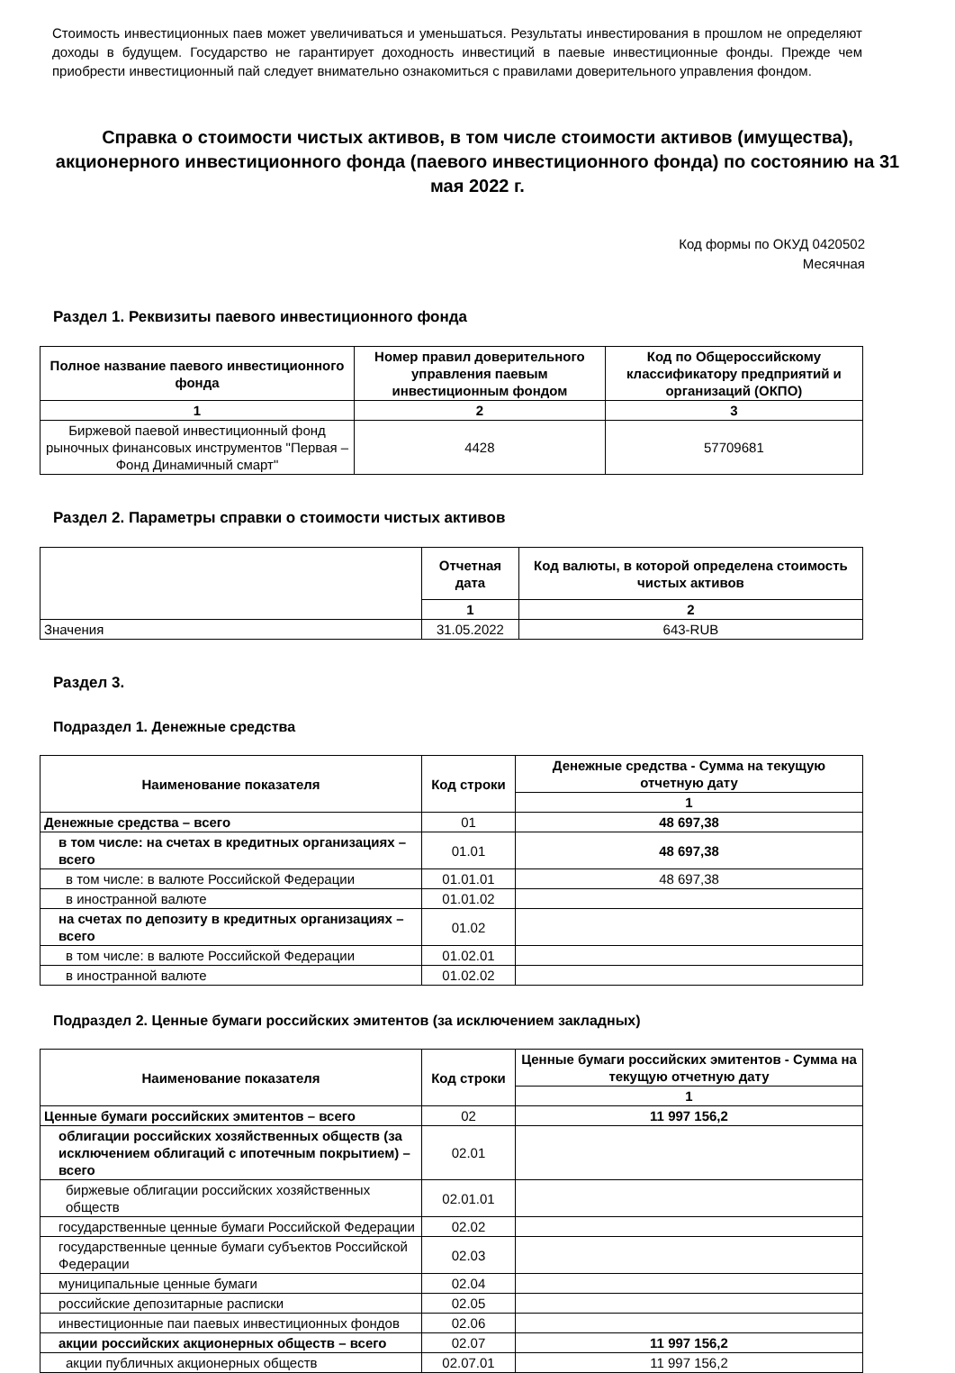Стоимость инвестиционных паев может увеличиваться и уменьшаться. Результаты инвестирования в прошлом не определяют доходы в будущем. Государство не гарантирует доходность инвестиций в паевые инвестиционные фонды. Прежде чем приобрести инвестиционный пай следует внимательно ознакомиться с правилами доверительного управления фондом.
Справка о стоимости чистых активов, в том числе стоимости активов (имущества), акционерного инвестиционного фонда (паевого инвестиционного фонда) по состоянию на 31 мая 2022 г.
Код формы по ОКУД 0420502
Месячная
Раздел 1. Реквизиты паевого инвестиционного фонда
| Полное название паевого инвестиционного фонда | Номер правил доверительного управления паевым инвестиционным фондом | Код по Общероссийскому классификатору предприятий и организаций (ОКПО) |
| --- | --- | --- |
| 1 | 2 | 3 |
| Биржевой паевой инвестиционный фонд рыночных финансовых инструментов "Первая – Фонд Динамичный смарт" | 4428 | 57709681 |
Раздел 2. Параметры справки о стоимости чистых активов
| | Отчетная дата | Код валюты, в которой определена стоимость чистых активов |
| | 1 | 2 |
| Значения | 31.05.2022 | 643-RUB |
Раздел 3.
Подраздел 1. Денежные средства
| Наименование показателя | Код строки | Денежные средства - Сумма на текущую отчетную дату |
| --- | --- | --- |
| | | 1 |
| Денежные средства – всего | 01 | 48 697,38 |
| в том числе: на счетах в кредитных организациях – всего | 01.01 | 48 697,38 |
| в том числе: в валюте Российской Федерации | 01.01.01 | 48 697,38 |
| в иностранной валюте | 01.01.02 | |
| на счетах по депозиту в кредитных организациях – всего | 01.02 | |
| в том числе: в валюте Российской Федерации | 01.02.01 | |
| в иностранной валюте | 01.02.02 | |
Подраздел 2. Ценные бумаги российских эмитентов (за исключением закладных)
| Наименование показателя | Код строки | Ценные бумаги российских эмитентов - Сумма на текущую отчетную дату |
| --- | --- | --- |
| | | 1 |
| Ценные бумаги российских эмитентов – всего | 02 | 11 997 156,2 |
| облигации российских хозяйственных обществ (за исключением облигаций с ипотечным покрытием) – всего | 02.01 | |
| биржевые облигации российских хозяйственных обществ | 02.01.01 | |
| государственные ценные бумаги Российской Федерации | 02.02 | |
| государственные ценные бумаги субъектов Российской Федерации | 02.03 | |
| муниципальные ценные бумаги | 02.04 | |
| российские депозитарные расписки | 02.05 | |
| инвестиционные паи паевых инвестиционных фондов | 02.06 | |
| акции российских акционерных обществ – всего | 02.07 | 11 997 156,2 |
| акции публичных акционерных обществ | 02.07.01 | 11 997 156,2 |